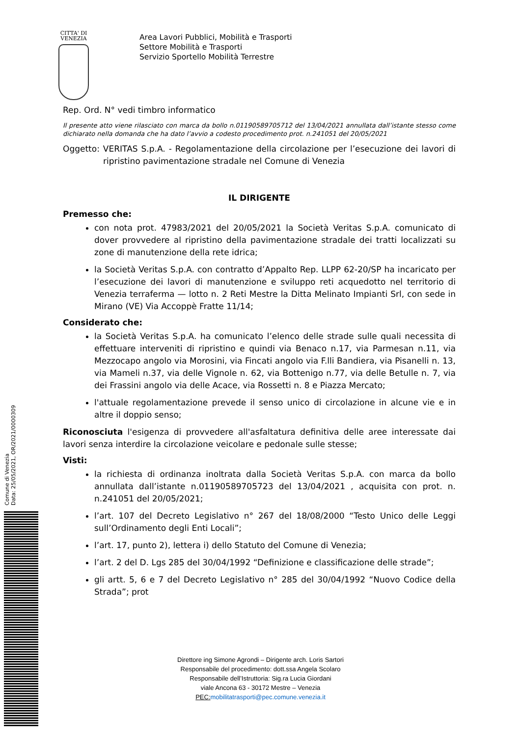CITTA' DI
VENEZIA
Area Lavori Pubblici, Mobilità e Trasporti
Settore Mobilità e Trasporti
Servizio Sportello Mobilità Terrestre
Rep. Ord. N° vedi timbro informatico
Il presente atto viene rilasciato con marca da bollo n.01190589705712 del 13/04/2021 annullata dall’istante stesso come dichiarato nella domanda che ha dato l’avvio a codesto procedimento prot. n.241051 del 20/05/2021
Oggetto: VERITAS S.p.A. - Regolamentazione della circolazione per l’esecuzione dei lavori di ripristino pavimentazione stradale nel Comune di Venezia
IL DIRIGENTE
Premesso che:
con nota prot. 47983/2021 del 20/05/2021 la Società Veritas S.p.A. comunicato di dover provvedere al ripristino della pavimentazione stradale dei tratti localizzati su zone di manutenzione della rete idrica;
la Società Veritas S.p.A. con contratto d’Appalto Rep. LLPP 62-20/SP ha incaricato per l’esecuzione dei lavori di manutenzione e sviluppo reti acquedotto nel territorio di Venezia terraferma — lotto n. 2 Reti Mestre la Ditta Melinato Impianti Srl, con sede in Mirano (VE) Via Accoppè Fratte 11/14;
Considerato che:
la Società Veritas S.p.A. ha comunicato l’elenco delle strade sulle quali necessita di effettuare interveniti di ripristino e quindi via Benaco n.17, via Parmesan n.11, via Mezzocapo angolo via Morosini, via Fincati angolo via F.lli Bandiera, via Pisanelli n. 13, via Mameli n.37, via delle Vignole n. 62, via Bottenigo n.77, via delle Betulle n. 7, via dei Frassini angolo via delle Acace, via Rossetti n. 8 e Piazza Mercato;
l'attuale regolamentazione prevede il senso unico di circolazione in alcune vie e in altre il doppio senso;
Riconosciuta l'esigenza di provvedere all'asfaltatura definitiva delle aree interessate dai lavori senza interdire la circolazione veicolare e pedonale sulle stesse;
Visti:
la richiesta di ordinanza inoltrata dalla Società Veritas S.p.A. con marca da bollo annullata dall’istante n.01190589705723 del 13/04/2021 , acquisita con prot. n. n.241051 del 20/05/2021;
l’art. 107 del Decreto Legislativo n° 267 del 18/08/2000 “Testo Unico delle Leggi sull’Ordinamento degli Enti Locali”;
l’art. 17, punto 2), lettera i) dello Statuto del Comune di Venezia;
l’art. 2 del D. Lgs 285 del 30/04/1992 “Definizione e classificazione delle strade”;
gli artt. 5, 6 e 7 del Decreto Legislativo n° 285 del 30/04/1992 “Nuovo Codice della Strada”; prot
Comune di Venezia
Data: 25/05/2021, OR/2021/0000309
Direttore ing Simone Agrondi – Dirigente arch. Loris Sartori
Responsabile del procedimento: dott.ssa Angela Scolaro
Responsabile dell’Istruttoria: Sig.ra Lucia Giordani
viale Ancona 63 - 30172 Mestre – Venezia
PEC: mobilitatrasporti@pec.comune.venezia.it